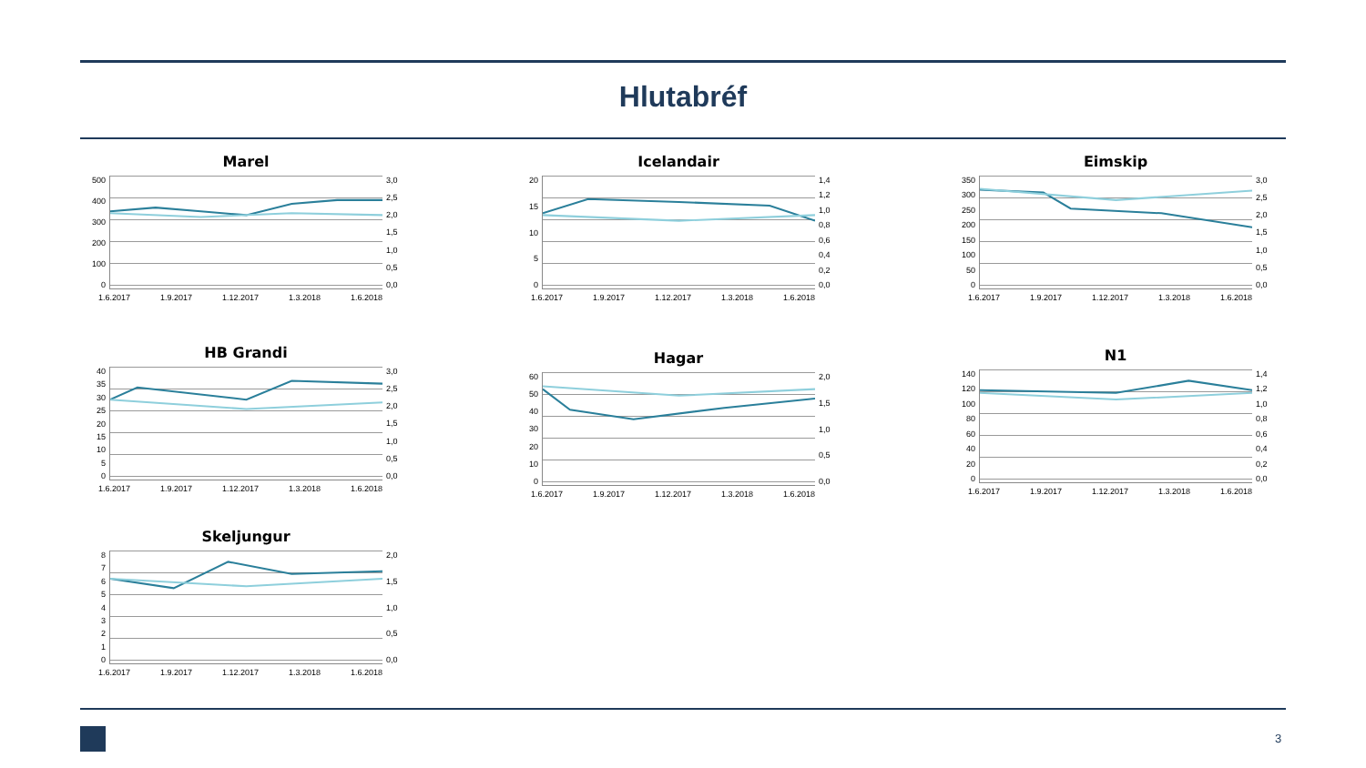Hlutabréf
Marel
500
400
300
200
100
0
3,0
2,5
2,0
1,5
1,0
0,5
0,0
1.6.2017 1.9.2017 1.12.2017 1.3.2018 1.6.2018
Icelandair
20
15
10
50
1,4
1,2
1,0
0,8
0,6
0,4
0,2
0,0
1.6.2017 1.9.2017 1.12.2017 1.3.2018 1.6.2018
Eimskip
350
300
250
200
150
100
50
0
3,0
2,5
2,0
1,5
1,0
0,5
0,0
1.6.2017 1.9.2017 1.12.2017 1.3.2018 1.6.2018
HB Grandi
40
35
30
25
20
15
10
50
3,0
2,5
2,0
1,5
1,0
0,5
0,0
1.6.2017 1.9.2017 1.12.2017 1.3.2018 1.6.2018
Hagar
60
50
40
30
20
10
0
2,0
1,5
1,0
0,5
0,0
1.6.2017 1.9.2017 1.12.2017 1.3.2018 1.6.2018
N1
140
120
100
80
60
40
20
0
1,4
1,2
1,0
0,8
0,6
0,4
0,2
0,0
1.6.2017 1.9.2017 1.12.2017 1.3.2018 1.6.2018
Skeljungur
876543210
2,0
1,5
1,0
0,5
0,0
1.6.2017 1.9.2017 1.12.2017 1.3.2018 1.6.2018
3